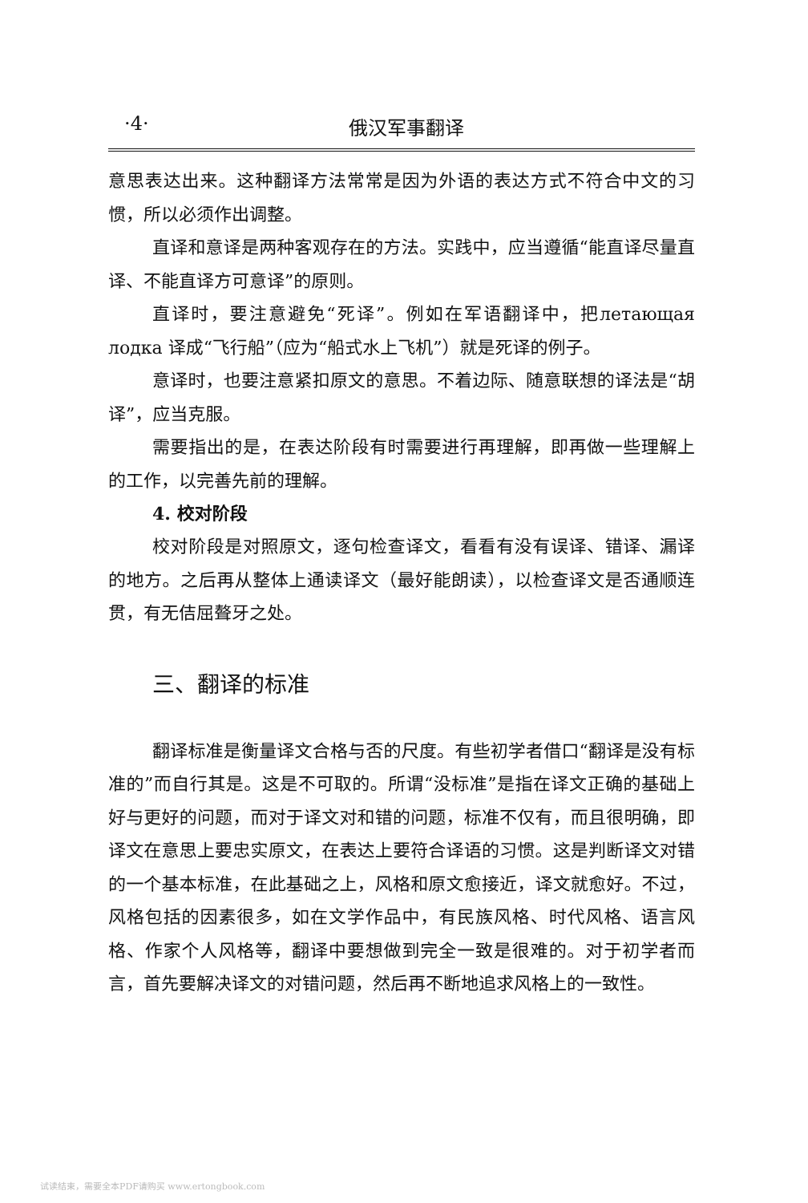·4· 俄汉军事翻译
意思表达出来。这种翻译方法常常是因为外语的表达方式不符合中文的习惯，所以必须作出调整。
直译和意译是两种客观存在的方法。实践中，应当遵循“能直译尽量直译、不能直译方可意译”的原则。
直译时，要注意避免“死译”。例如在军语翻译中，把летающая лодка 译成“飞行船”（应为“船式水上飞机”）就是死译的例子。
意译时，也要注意紧扣原文的意思。不着边际、随意联想的译法是“胡译”，应当克服。
需要指出的是，在表达阶段有时需要进行再理解，即再做一些理解上的工作，以完善先前的理解。
4. 校对阶段
校对阶段是对照原文，逐句检查译文，看看有没有误译、错译、漏译的地方。之后再从整体上通读译文（最好能朗读），以检查译文是否通顺连贯，有无佶屈聱牙之处。
三、翻译的标准
翻译标准是衡量译文合格与否的尺度。有些初学者借口“翻译是没有标准的”而自行其是。这是不可取的。所谓“没标准”是指在译文正确的基础上好与更好的问题，而对于译文对和错的问题，标准不仅有，而且很明确，即译文在意思上要忠实原文，在表达上要符合译语的习惯。这是判断译文对错的一个基本标准，在此基础之上，风格和原文愈接近，译文就愈好。不过，风格包括的因素很多，如在文学作品中，有民族风格、时代风格、语言风格、作家个人风格等，翻译中要想做到完全一致是很难的。对于初学者而言，首先要解决译文的对错问题，然后再不断地追求风格上的一致性。
试读结束，需要全本PDF请购买 www.ertongbook.com